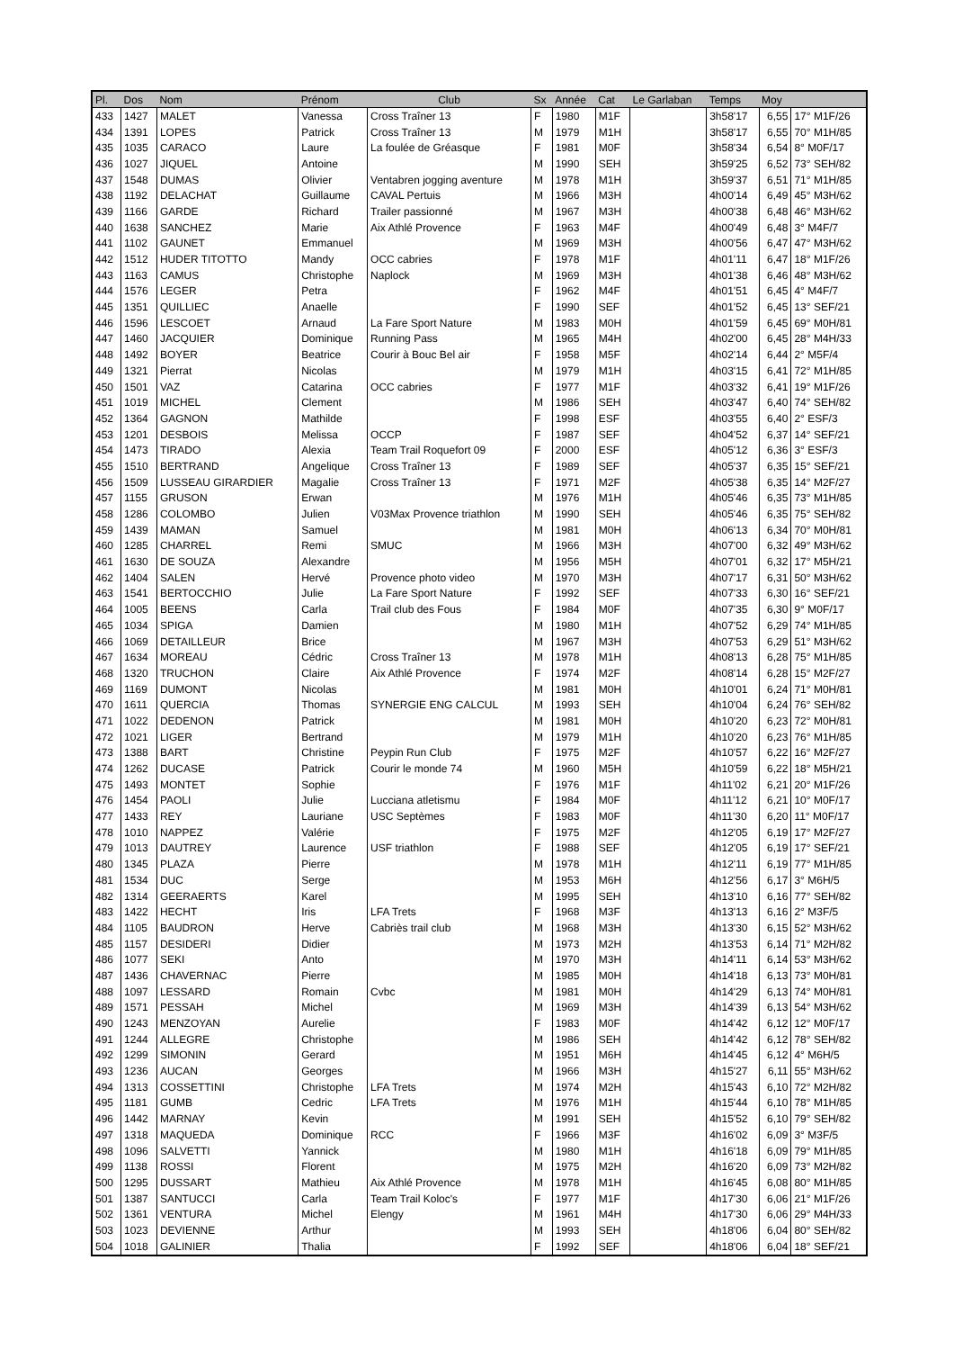| Pl. | Dos | Nom | Prénom | Club | Sx | Année | Cat | Le Garlaban | Temps | Moy | |
| --- | --- | --- | --- | --- | --- | --- | --- | --- | --- | --- | --- |
| 433 | 1427 | MALET | Vanessa | Cross Traîner 13 | F | 1980 | M1F | | 3h58'17 | 6,55 | 17° M1F/26 |
| 434 | 1391 | LOPES | Patrick | Cross Traîner 13 | M | 1979 | M1H | | 3h58'17 | 6,55 | 70° M1H/85 |
| 435 | 1035 | CARACO | Laure | La foulée de Gréasque | F | 1981 | M0F | | 3h58'34 | 6,54 | 8° M0F/17 |
| 436 | 1027 | JIQUEL | Antoine | | M | 1990 | SEH | | 3h59'25 | 6,52 | 73° SEH/82 |
| 437 | 1548 | DUMAS | Olivier | Ventabren jogging aventure | M | 1978 | M1H | | 3h59'37 | 6,51 | 71° M1H/85 |
| 438 | 1192 | DELACHAT | Guillaume | CAVAL Pertuis | M | 1966 | M3H | | 4h00'14 | 6,49 | 45° M3H/62 |
| 439 | 1166 | GARDE | Richard | Trailer passionné | M | 1967 | M3H | | 4h00'38 | 6,48 | 46° M3H/62 |
| 440 | 1638 | SANCHEZ | Marie | Aix Athlé Provence | F | 1963 | M4F | | 4h00'49 | 6,48 | 3° M4F/7 |
| 441 | 1102 | GAUNET | Emmanuel | | M | 1969 | M3H | | 4h00'56 | 6,47 | 47° M3H/62 |
| 442 | 1512 | HUDER TITOTTO | Mandy | OCC cabries | F | 1978 | M1F | | 4h01'11 | 6,47 | 18° M1F/26 |
| 443 | 1163 | CAMUS | Christophe | Naplock | M | 1969 | M3H | | 4h01'38 | 6,46 | 48° M3H/62 |
| 444 | 1576 | LEGER | Petra | | F | 1962 | M4F | | 4h01'51 | 6,45 | 4° M4F/7 |
| 445 | 1351 | QUILLIEC | Anaelle | | F | 1990 | SEF | | 4h01'52 | 6,45 | 13° SEF/21 |
| 446 | 1596 | LESCOET | Arnaud | La Fare Sport Nature | M | 1983 | M0H | | 4h01'59 | 6,45 | 69° M0H/81 |
| 447 | 1460 | JACQUIER | Dominique | Running Pass | M | 1965 | M4H | | 4h02'00 | 6,45 | 28° M4H/33 |
| 448 | 1492 | BOYER | Beatrice | Courir à Bouc Bel air | F | 1958 | M5F | | 4h02'14 | 6,44 | 2° M5F/4 |
| 449 | 1321 | Pierrat | Nicolas | | M | 1979 | M1H | | 4h03'15 | 6,41 | 72° M1H/85 |
| 450 | 1501 | VAZ | Catarina | OCC cabries | F | 1977 | M1F | | 4h03'32 | 6,41 | 19° M1F/26 |
| 451 | 1019 | MICHEL | Clement | | M | 1986 | SEH | | 4h03'47 | 6,40 | 74° SEH/82 |
| 452 | 1364 | GAGNON | Mathilde | | F | 1998 | ESF | | 4h03'55 | 6,40 | 2° ESF/3 |
| 453 | 1201 | DESBOIS | Melissa | OCCP | F | 1987 | SEF | | 4h04'52 | 6,37 | 14° SEF/21 |
| 454 | 1473 | TIRADO | Alexia | Team Trail Roquefort 09 | F | 2000 | ESF | | 4h05'12 | 6,36 | 3° ESF/3 |
| 455 | 1510 | BERTRAND | Angelique | Cross Traîner 13 | F | 1989 | SEF | | 4h05'37 | 6,35 | 15° SEF/21 |
| 456 | 1509 | LUSSEAU GIRARDIER | Magalie | Cross Traîner 13 | F | 1971 | M2F | | 4h05'38 | 6,35 | 14° M2F/27 |
| 457 | 1155 | GRUSON | Erwan | | M | 1976 | M1H | | 4h05'46 | 6,35 | 73° M1H/85 |
| 458 | 1286 | COLOMBO | Julien | V03Max Provence triathlon | M | 1990 | SEH | | 4h05'46 | 6,35 | 75° SEH/82 |
| 459 | 1439 | MAMAN | Samuel | | M | 1981 | M0H | | 4h06'13 | 6,34 | 70° M0H/81 |
| 460 | 1285 | CHARREL | Remi | SMUC | M | 1966 | M3H | | 4h07'00 | 6,32 | 49° M3H/62 |
| 461 | 1630 | DE SOUZA | Alexandre | | M | 1956 | M5H | | 4h07'01 | 6,32 | 17° M5H/21 |
| 462 | 1404 | SALEN | Hervé | Provence photo video | M | 1970 | M3H | | 4h07'17 | 6,31 | 50° M3H/62 |
| 463 | 1541 | BERTOCCHIO | Julie | La Fare Sport Nature | F | 1992 | SEF | | 4h07'33 | 6,30 | 16° SEF/21 |
| 464 | 1005 | BEENS | Carla | Trail club des Fous | F | 1984 | M0F | | 4h07'35 | 6,30 | 9° M0F/17 |
| 465 | 1034 | SPIGA | Damien | | M | 1980 | M1H | | 4h07'52 | 6,29 | 74° M1H/85 |
| 466 | 1069 | DETAILLEUR | Brice | | M | 1967 | M3H | | 4h07'53 | 6,29 | 51° M3H/62 |
| 467 | 1634 | MOREAU | Cédric | Cross Traîner 13 | M | 1978 | M1H | | 4h08'13 | 6,28 | 75° M1H/85 |
| 468 | 1320 | TRUCHON | Claire | Aix Athlé Provence | F | 1974 | M2F | | 4h08'14 | 6,28 | 15° M2F/27 |
| 469 | 1169 | DUMONT | Nicolas | | M | 1981 | M0H | | 4h10'01 | 6,24 | 71° M0H/81 |
| 470 | 1611 | QUERCIA | Thomas | SYNERGIE ENG CALCUL | M | 1993 | SEH | | 4h10'04 | 6,24 | 76° SEH/82 |
| 471 | 1022 | DEDENON | Patrick | | M | 1981 | M0H | | 4h10'20 | 6,23 | 72° M0H/81 |
| 472 | 1021 | LIGER | Bertrand | | M | 1979 | M1H | | 4h10'20 | 6,23 | 76° M1H/85 |
| 473 | 1388 | BART | Christine | Peypin Run Club | F | 1975 | M2F | | 4h10'57 | 6,22 | 16° M2F/27 |
| 474 | 1262 | DUCASE | Patrick | Courir le monde 74 | M | 1960 | M5H | | 4h10'59 | 6,22 | 18° M5H/21 |
| 475 | 1493 | MONTET | Sophie | | F | 1976 | M1F | | 4h11'02 | 6,21 | 20° M1F/26 |
| 476 | 1454 | PAOLI | Julie | Lucciana atletismu | F | 1984 | M0F | | 4h11'12 | 6,21 | 10° M0F/17 |
| 477 | 1433 | REY | Lauriane | USC Septèmes | F | 1983 | M0F | | 4h11'30 | 6,20 | 11° M0F/17 |
| 478 | 1010 | NAPPEZ | Valérie | | F | 1975 | M2F | | 4h12'05 | 6,19 | 17° M2F/27 |
| 479 | 1013 | DAUTREY | Laurence | USF triathlon | F | 1988 | SEF | | 4h12'05 | 6,19 | 17° SEF/21 |
| 480 | 1345 | PLAZA | Pierre | | M | 1978 | M1H | | 4h12'11 | 6,19 | 77° M1H/85 |
| 481 | 1534 | DUC | Serge | | M | 1953 | M6H | | 4h12'56 | 6,17 | 3° M6H/5 |
| 482 | 1314 | GEERAERTS | Karel | | M | 1995 | SEH | | 4h13'10 | 6,16 | 77° SEH/82 |
| 483 | 1422 | HECHT | Iris | LFA Trets | F | 1968 | M3F | | 4h13'13 | 6,16 | 2° M3F/5 |
| 484 | 1105 | BAUDRON | Herve | Cabriès trail club | M | 1968 | M3H | | 4h13'30 | 6,15 | 52° M3H/62 |
| 485 | 1157 | DESIDERI | Didier | | M | 1973 | M2H | | 4h13'53 | 6,14 | 71° M2H/82 |
| 486 | 1077 | SEKI | Anto | | M | 1970 | M3H | | 4h14'11 | 6,14 | 53° M3H/62 |
| 487 | 1436 | CHAVERNAC | Pierre | | M | 1985 | M0H | | 4h14'18 | 6,13 | 73° M0H/81 |
| 488 | 1097 | LESSARD | Romain | Cvbc | M | 1981 | M0H | | 4h14'29 | 6,13 | 74° M0H/81 |
| 489 | 1571 | PESSAH | Michel | | M | 1969 | M3H | | 4h14'39 | 6,13 | 54° M3H/62 |
| 490 | 1243 | MENZOYAN | Aurelie | | F | 1983 | M0F | | 4h14'42 | 6,12 | 12° M0F/17 |
| 491 | 1244 | ALLEGRE | Christophe | | M | 1986 | SEH | | 4h14'42 | 6,12 | 78° SEH/82 |
| 492 | 1299 | SIMONIN | Gerard | | M | 1951 | M6H | | 4h14'45 | 6,12 | 4° M6H/5 |
| 493 | 1236 | AUCAN | Georges | | M | 1966 | M3H | | 4h15'27 | 6,11 | 55° M3H/62 |
| 494 | 1313 | COSSETTINI | Christophe | LFA Trets | M | 1974 | M2H | | 4h15'43 | 6,10 | 72° M2H/82 |
| 495 | 1181 | GUMB | Cedric | LFA Trets | M | 1976 | M1H | | 4h15'44 | 6,10 | 78° M1H/85 |
| 496 | 1442 | MARNAY | Kevin | | M | 1991 | SEH | | 4h15'52 | 6,10 | 79° SEH/82 |
| 497 | 1318 | MAQUEDA | Dominique | RCC | F | 1966 | M3F | | 4h16'02 | 6,09 | 3° M3F/5 |
| 498 | 1096 | SALVETTI | Yannick | | M | 1980 | M1H | | 4h16'18 | 6,09 | 79° M1H/85 |
| 499 | 1138 | ROSSI | Florent | | M | 1975 | M2H | | 4h16'20 | 6,09 | 73° M2H/82 |
| 500 | 1295 | DUSSART | Mathieu | Aix Athlé Provence | M | 1978 | M1H | | 4h16'45 | 6,08 | 80° M1H/85 |
| 501 | 1387 | SANTUCCI | Carla | Team Trail Koloc's | F | 1977 | M1F | | 4h17'30 | 6,06 | 21° M1F/26 |
| 502 | 1361 | VENTURA | Michel | Elengy | M | 1961 | M4H | | 4h17'30 | 6,06 | 29° M4H/33 |
| 503 | 1023 | DEVIENNE | Arthur | | M | 1993 | SEH | | 4h18'06 | 6,04 | 80° SEH/82 |
| 504 | 1018 | GALINIER | Thalia | | F | 1992 | SEF | | 4h18'06 | 6,04 | 18° SEF/21 |